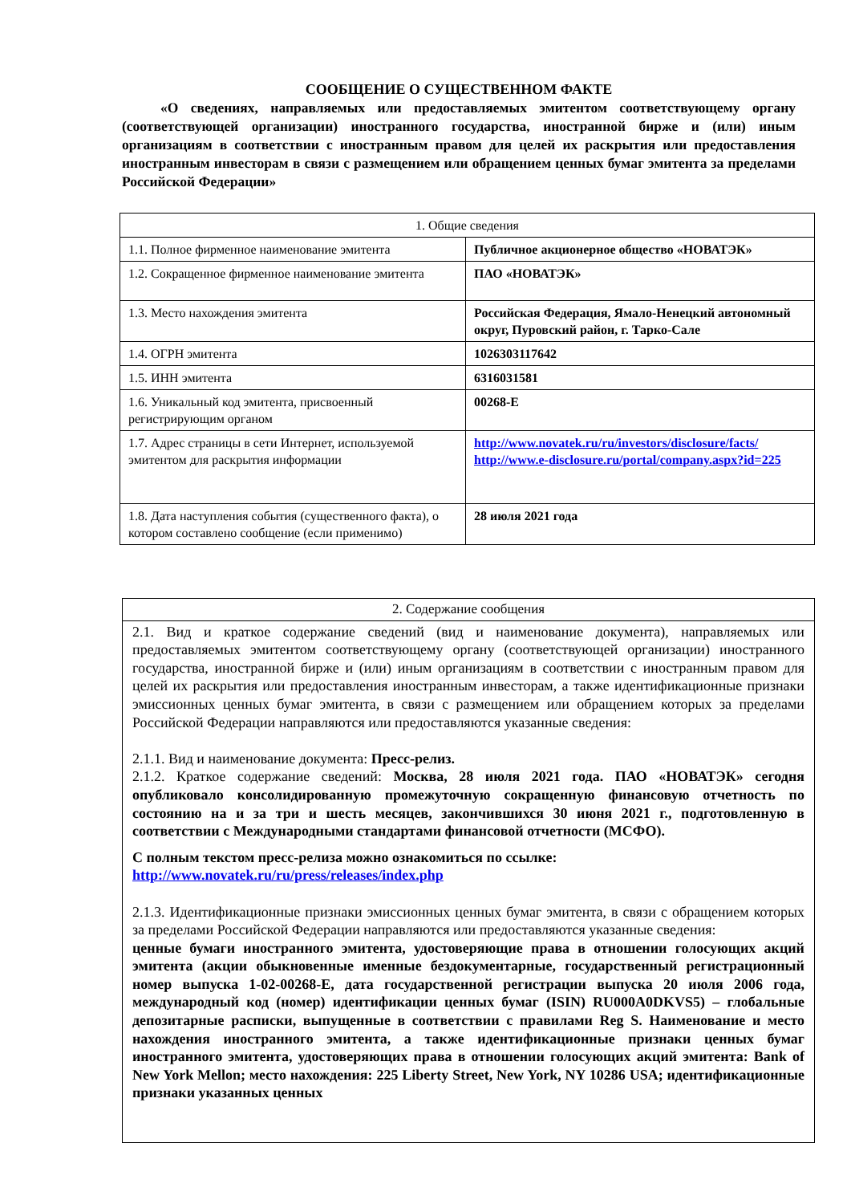СООБЩЕНИЕ О СУЩЕСТВЕННОМ ФАКТЕ
«О сведениях, направляемых или предоставляемых эмитентом соответствующему органу (соответствующей организации) иностранного государства, иностранной бирже и (или) иным организациям в соответствии с иностранным правом для целей их раскрытия или предоставления иностранным инвесторам в связи с размещением или обращением ценных бумаг эмитента за пределами Российской Федерации»
| 1. Общие сведения | |
| 1.1. Полное фирменное наименование эмитента | Публичное акционерное общество «НОВАТЭК» |
| 1.2. Сокращенное фирменное наименование эмитента | ПАО «НОВАТЭК» |
| 1.3. Место нахождения эмитента | Российская Федерация, Ямало-Ненецкий автономный округ, Пуровский район, г. Тарко-Сале |
| 1.4. ОГРН эмитента | 1026303117642 |
| 1.5. ИНН эмитента | 6316031581 |
| 1.6. Уникальный код эмитента, присвоенный регистрирующим органом | 00268-E |
| 1.7. Адрес страницы в сети Интернет, используемой эмитентом для раскрытия информации | http://www.novatek.ru/ru/investors/disclosure/facts/ http://www.e-disclosure.ru/portal/company.aspx?id=225 |
| 1.8. Дата наступления события (существенного факта), о котором составлено сообщение (если применимо) | 28 июля 2021 года |
| 2. Содержание сообщения |
| 2.1. Вид и краткое содержание сведений (вид и наименование документа), направляемых или предоставляемых эмитентом соответствующему органу (соответствующей организации) иностранного государства, иностранной бирже и (или) иным организациям в соответствии с иностранным правом для целей их раскрытия или предоставления иностранным инвесторам, а также идентификационные признаки эмиссионных ценных бумаг эмитента, в связи с размещением или обращением которых за пределами Российской Федерации направляются или предоставляются указанные сведения: 2.1.1. Вид и наименование документа: Пресс-релиз. 2.1.2. Краткое содержание сведений: Москва, 28 июля 2021 года. ПАО «НОВАТЭК» сегодня опубликовало консолидированную промежуточную сокращенную финансовую отчетность по состоянию на и за три и шесть месяцев, закончившихся 30 июня 2021 г., подготовленную в соответствии с Международными стандартами финансовой отчетности (МСФО). С полным текстом пресс-релиза можно ознакомиться по ссылке: http://www.novatek.ru/ru/press/releases/index.php 2.1.3. Идентификационные признаки эмиссионных ценных бумаг эмитента, в связи с обращением которых за пределами Российской Федерации направляются или предоставляются указанные сведения: ценные бумаги иностранного эмитента, удостоверяющие права в отношении голосующих акций эмитента (акции обыкновенные именные бездокументарные, государственный регистрационный номер выпуска 1-02-00268-E, дата государственной регистрации выпуска 20 июля 2006 года, международный код (номер) идентификации ценных бумаг (ISIN) RU000A0DKVS5) – глобальные депозитарные расписки, выпущенные в соответствии с правилами Reg S. Наименование и место нахождения иностранного эмитента, а также идентификационные признаки ценных бумаг иностранного эмитента, удостоверяющих права в отношении голосующих акций эмитента: Bank of New York Mellon; место нахождения: 225 Liberty Street, New York, NY 10286 USA; идентификационные признаки указанных ценных |